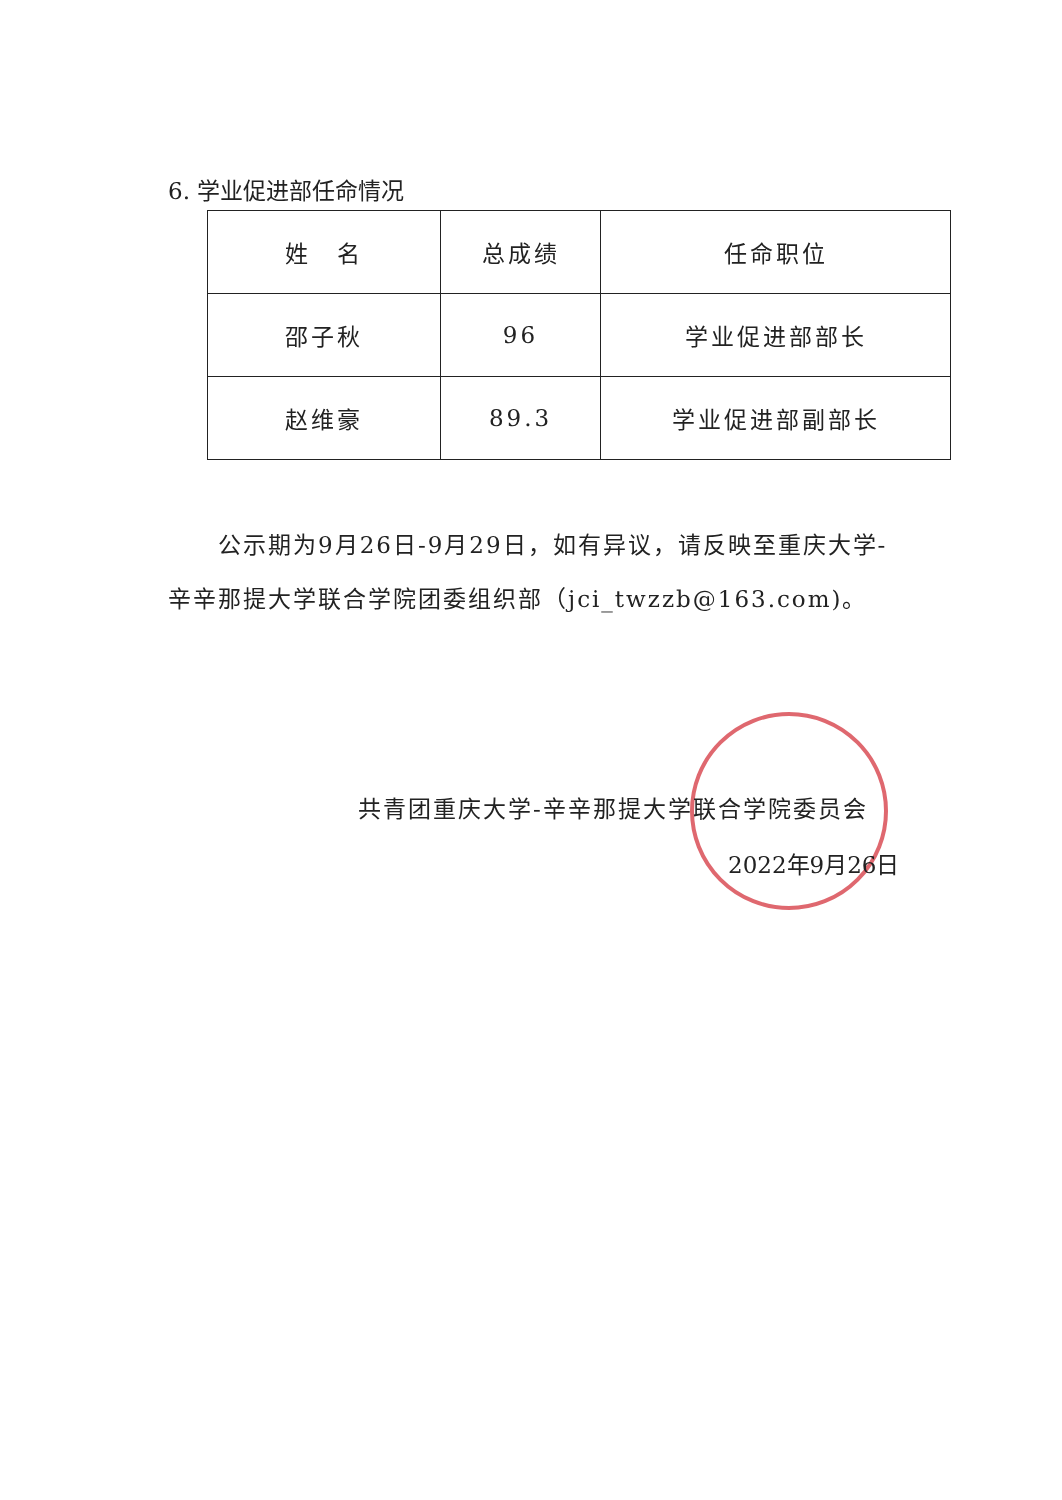6. 学业促进部任命情况
| 姓 名 | 总成绩 | 任命职位 |
| 邵子秋 | 96 | 学业促进部部长 |
| 赵维豪 | 89.3 | 学业促进部副部长 |
　　公示期为9月26日-9月29日，如有异议，请反映至重庆大学-辛辛那提大学联合学院团委组织部（jci_twzzb@163.com)。
共青团重庆大学-辛辛那提大学联合学院委员会
2022年9月26日